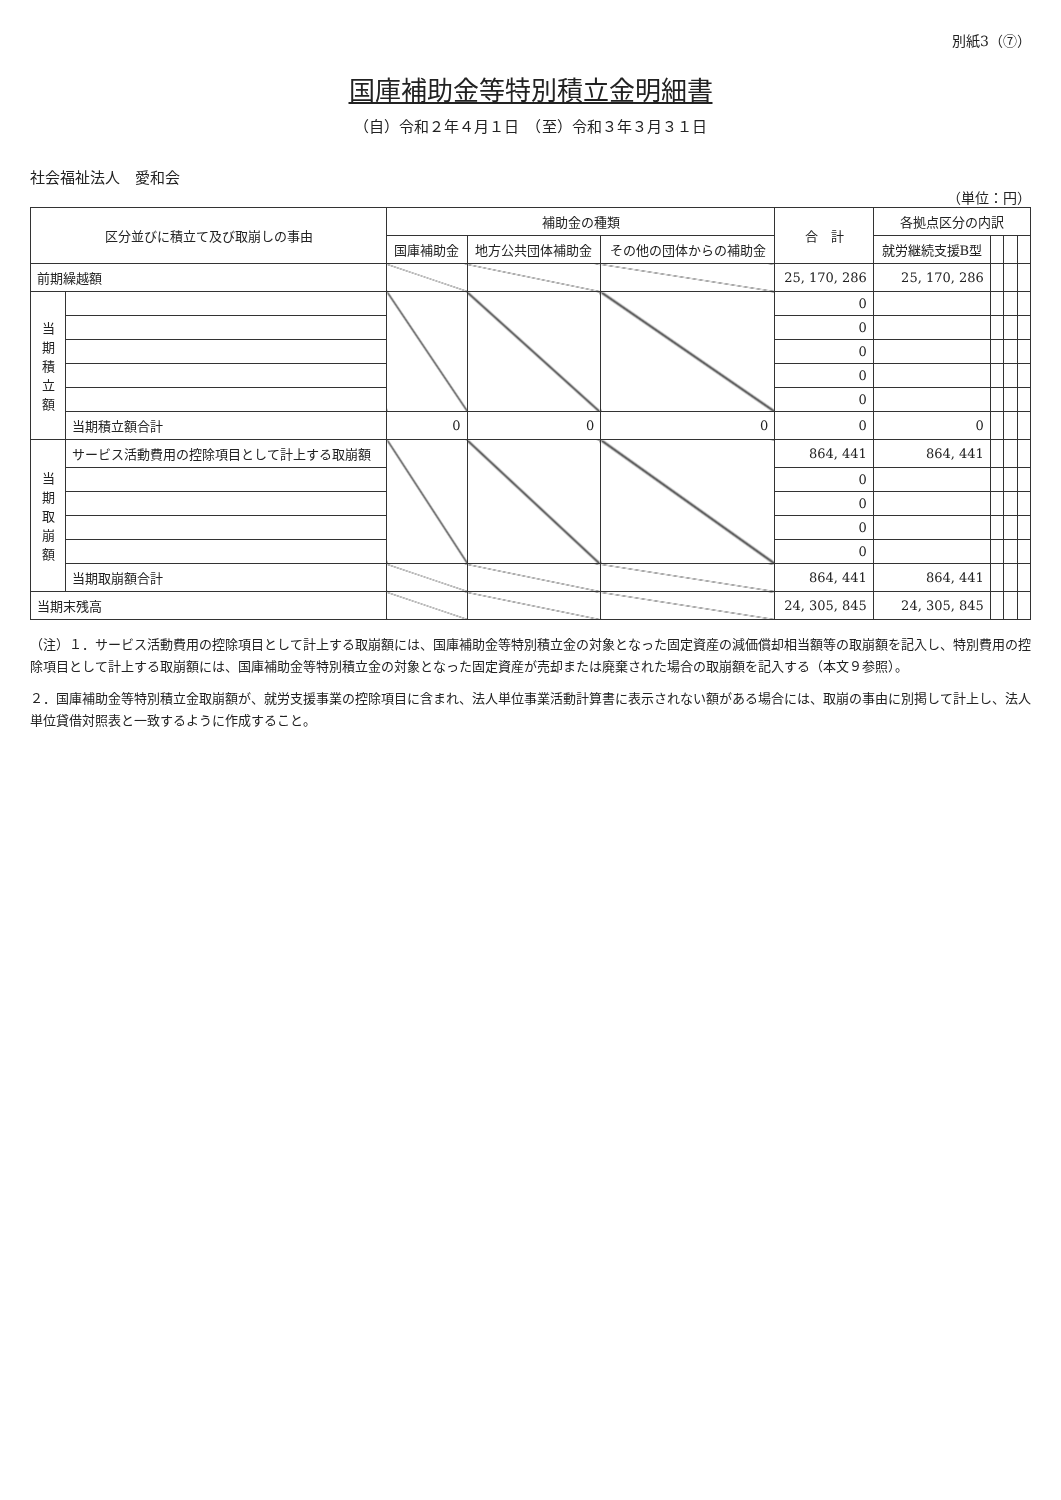別紙3（⑦）
国庫補助金等特別積立金明細書
（自）令和２年４月１日　（至）令和３年３月３１日
社会福祉法人　愛和会
（単位：円）
| 区分並びに積立て及び取崩しの事由 | | 補助金の種類 | | | 合 計 | 各拠点区分の内訳 | | | |
| --- | --- | --- | --- | --- | --- | --- | --- | --- | --- |
| | | 国庫補助金 | 地方公共団体補助金 | その他の団体からの補助金 | | 就労継続支援B型 | | | |
| 前期繰越額 | | | | | 25, 170, 286 | 25, 170, 286 | | | |
| 当期積立額 | | | | | 0 | | | | |
| | | | | | 0 | | | | |
| | | | | | 0 | | | | |
| | | | | | 0 | | | | |
| | | | | | 0 | | | | |
| | 当期積立額合計 | 0 | 0 | 0 | 0 | 0 | | | |
| 当期取崩額 | サービス活動費用の控除項目として計上する取崩額 | | | | 864, 441 | 864, 441 | | | |
| | | | | | 0 | | | | |
| | | | | | 0 | | | | |
| | | | | | 0 | | | | |
| | | | | | 0 | | | | |
| | 当期取崩額合計 | | | | 864, 441 | 864, 441 | | | |
| 当期末残高 | | | | | 24, 305, 845 | 24, 305, 845 | | | |
（注）１．サービス活動費用の控除項目として計上する取崩額には、国庫補助金等特別積立金の対象となった固定資産の減価償却相当額等の取崩額を記入し、特別費用の控除項目として計上する取崩額には、国庫補助金等特別積立金の対象となった固定資産が売却または廃棄された場合の取崩額を記入する（本文９参照）。
２．国庫補助金等特別積立金取崩額が、就労支援事業の控除項目に含まれ、法人単位事業活動計算書に表示されない額がある場合には、取崩の事由に別掲して計上し、法人単位貸借対照表と一致するように作成すること。